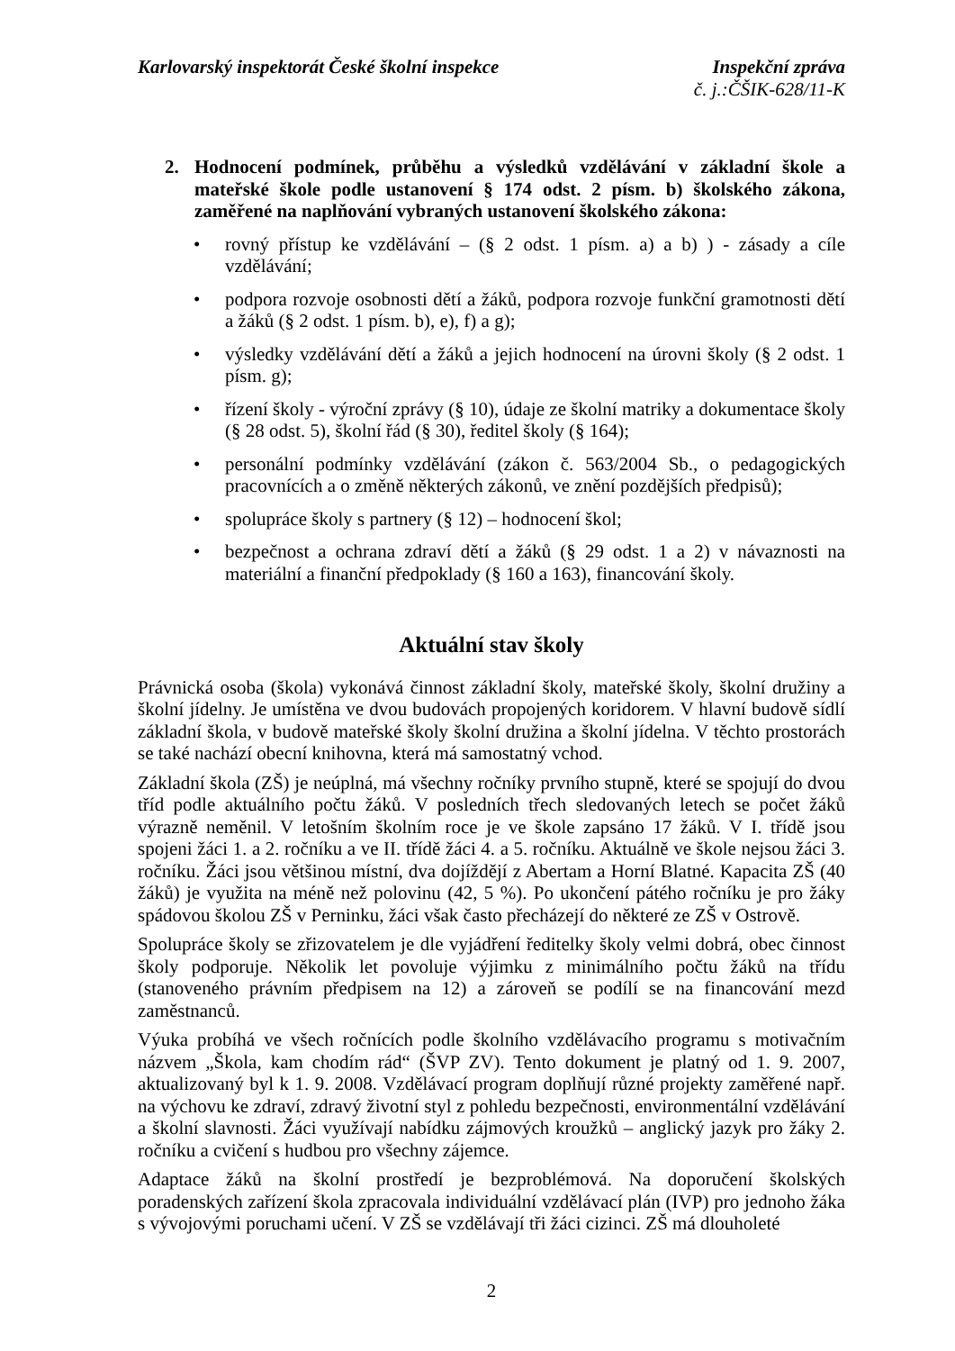Karlovarský inspektorát České školní inspekce
Inspekční zpráva
č. j.:ČŠIK-628/11-K
2. Hodnocení podmínek, průběhu a výsledků vzdělávání v základní škole a mateřské škole podle ustanovení § 174 odst. 2 písm. b) školského zákona, zaměřené na naplňování vybraných ustanovení školského zákona:
• rovný přístup ke vzdělávání – (§ 2 odst. 1 písm. a) a b) ) - zásady a cíle vzdělávání;
• podpora rozvoje osobnosti dětí a žáků, podpora rozvoje funkční gramotnosti dětí a žáků (§ 2 odst. 1 písm. b), e), f) a g);
• výsledky vzdělávání dětí a žáků a jejich hodnocení na úrovni školy (§ 2 odst. 1 písm. g);
• řízení školy - výroční zprávy (§ 10), údaje ze školní matriky a dokumentace školy (§ 28 odst. 5), školní řád (§ 30), ředitel školy (§ 164);
• personální podmínky vzdělávání (zákon č. 563/2004 Sb., o pedagogických pracovnících a o změně některých zákonů, ve znění pozdějších předpisů);
• spolupráce školy s partnery (§ 12) – hodnocení škol;
• bezpečnost a ochrana zdraví dětí a žáků (§ 29 odst. 1 a 2) v návaznosti na materiální a finanční předpoklady (§ 160 a 163), financování školy.
Aktuální stav školy
Právnická osoba (škola) vykonává činnost základní školy, mateřské školy, školní družiny a školní jídelny. Je umístěna ve dvou budovách propojených koridorem. V hlavní budově sídlí základní škola, v budově mateřské školy školní družina a školní jídelna. V těchto prostorách se také nachází obecní knihovna, která má samostatný vchod.
Základní škola (ZŠ) je neúplná, má všechny ročníky prvního stupně, které se spojují do dvou tříd podle aktuálního počtu žáků. V posledních třech sledovaných letech se počet žáků výrazně neměnil. V letošním školním roce je ve škole zapsáno 17 žáků. V I. třídě jsou spojeni žáci 1. a 2. ročníku a ve II. třídě žáci 4. a 5. ročníku. Aktuálně ve škole nejsou žáci 3. ročníku. Žáci jsou většinou místní, dva dojíždějí z Abertam a Horní Blatné. Kapacita ZŠ (40 žáků) je využita na méně než polovinu (42, 5 %). Po ukončení pátého ročníku je pro žáky spádovou školou ZŠ v Perninku, žáci však často přecházejí do některé ze ZŠ v Ostrově.
Spolupráce školy se zřizovatelem je dle vyjádření ředitelky školy velmi dobrá, obec činnost školy podporuje. Několik let povoluje výjimku z minimálního počtu žáků na třídu (stanoveného právním předpisem na 12) a zároveň se podílí se na financování mezd zaměstnanců.
Výuka probíhá ve všech ročnících podle školního vzdělávacího programu s motivačním názvem „Škola, kam chodím rád“ (ŠVP ZV). Tento dokument je platný od 1. 9. 2007, aktualizovaný byl k 1. 9. 2008. Vzdělávací program doplňují různé projekty zaměřené např. na výchovu ke zdraví, zdravý životní styl z pohledu bezpečnosti, environmentální vzdělávání a školní slavnosti. Žáci využívají nabídku zájmových kroužků – anglický jazyk pro žáky 2. ročníku a cvičení s hudbou pro všechny zájemce.
Adaptace žáků na školní prostředí je bezproblémová. Na doporučení školských poradenských zařízení škola zpracovala individuální vzdělávací plán (IVP) pro jednoho žáka s vývojovými poruchami učení. V ZŠ se vzdělávají tři žáci cizinci. ZŠ má dlouholeté
2